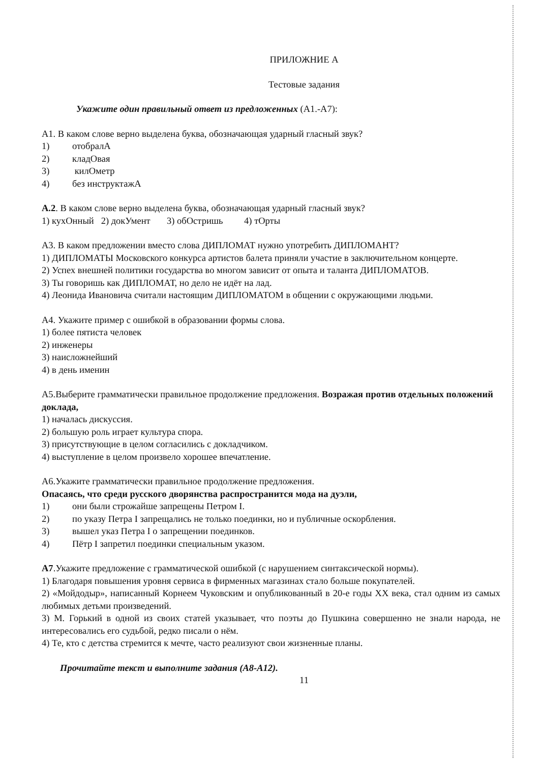ПРИЛОЖНИЕ А
Тестовые задания
Укажите один правильный ответ из предложенных (А1.-А7):
А1. В каком слове верно выделена буква, обозначающая ударный гласный звук?
1) отобралА
2) кладОвая
3) килОметр
4) без инструктажА
А.2. В каком слове верно выделена буква, обозначающая ударный гласный звук?
1) кухОнный 2) докУмент 3) обОстришь 4) тОрты
А3. В каком предложении вместо слова ДИПЛОМАТ нужно употребить ДИПЛОМАНТ?
1) ДИПЛОМАТЫ Московского конкурса артистов балета приняли участие в заключительном концерте.
2) Успех внешней политики государства во многом зависит от опыта и таланта ДИПЛОМАТОВ.
3) Ты говоришь как ДИПЛОМАТ, но дело не идёт на лад.
4) Леонида Ивановича считали настоящим ДИПЛОМАТОМ в общении с окружающими людьми.
А4. Укажите пример с ошибкой в образовании формы слова.
1) более пятиста человек
2) инженеры
3) наисложнейший
4) в день именин
А5.Выберите грамматически правильное продолжение предложения. Возражая против отдельных положений доклада,
1) началась дискуссия.
2) большую роль играет культура спора.
3) присутствующие в целом согласились с докладчиком.
4) выступление в целом произвело хорошее впечатление.
А6.Укажите грамматически правильное продолжение предложения.
Опасаясь, что среди русского дворянства распространится мода на дуэли,
1) они были строжайше запрещены Петром I.
2) по указу Петра I запрещались не только поединки, но и публичные оскорбления.
3) вышел указ Петра I о запрещении поединков.
4) Пётр I запретил поединки специальным указом.
А7.Укажите предложение с грамматической ошибкой (с нарушением синтаксической нормы).
1) Благодаря повышения уровня сервиса в фирменных магазинах стало больше покупателей.
2) «Мойдодыр», написанный Корнеем Чуковским и опубликованный в 20-е годы XX века, стал одним из самых любимых детьми произведений.
3) М. Горький в одной из своих статей указывает, что поэты до Пушкина совершенно не знали народа, не интересовались его судьбой, редко писали о нём.
4) Те, кто с детства стремится к мечте, часто реализуют свои жизненные планы.
Прочитайте текст и выполните задания (А8-А12).
11